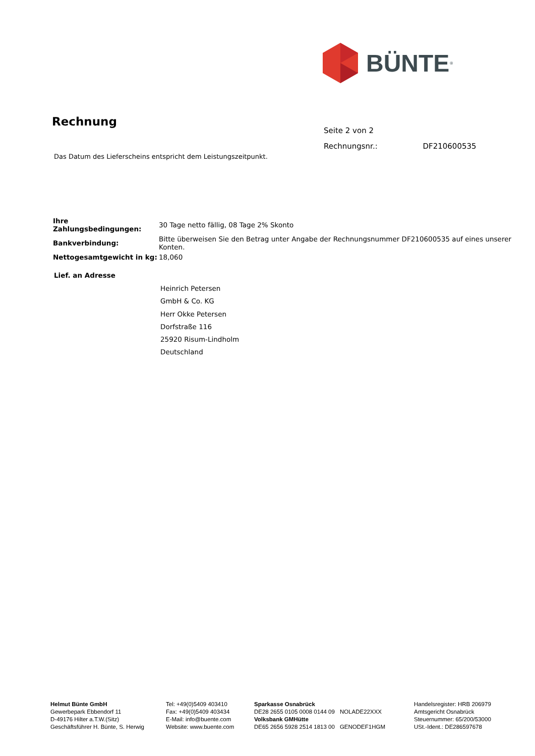BÜNTE<sup>®</sup>
Rechnung
Seite 2 von 2
Rechnungsnr.: DF210600535
Das Datum des Lieferscheins entspricht dem Leistungszeitpunkt.
| Ihre Zahlungsbedingungen: | 30 Tage netto fällig, 08 Tage 2% Skonto |
| Bankverbindung: | Bitte überweisen Sie den Betrag unter Angabe der Rechnungsnummer DF210600535 auf eines unserer Konten. |
| Nettogesamtgewicht in kg: | 18,060 |
Lief. an Adresse
Heinrich Petersen
GmbH & Co. KG
Herr Okke Petersen
Dorfstraße 116
25920 Risum-Lindholm
Deutschland
Helmut Bünte GmbH
Gewerbepark Ebbendorf 11
D-49176 Hilter a.T.W.(Sitz)
Geschäftsführer H. Bünte, S. Herwig
Tel: +49(0)5409 403410
Fax: +49(0)5409 403434
E-Mail: info@buente.com
Website: www.buente.com
| Sparkasse Osnabrück | |
| DE28 2655 0105 0008 0144 09 | NOLADE22XXX |
| Volksbank GMHütte | |
| DE65 2656 5928 2514 1813 00 | GENODEF1HGM |
Handelsregister: HRB 206979
Amtsgericht Osnabrück
Steuernummer: 65/200/53000
USt.-Ident.: DE286597678